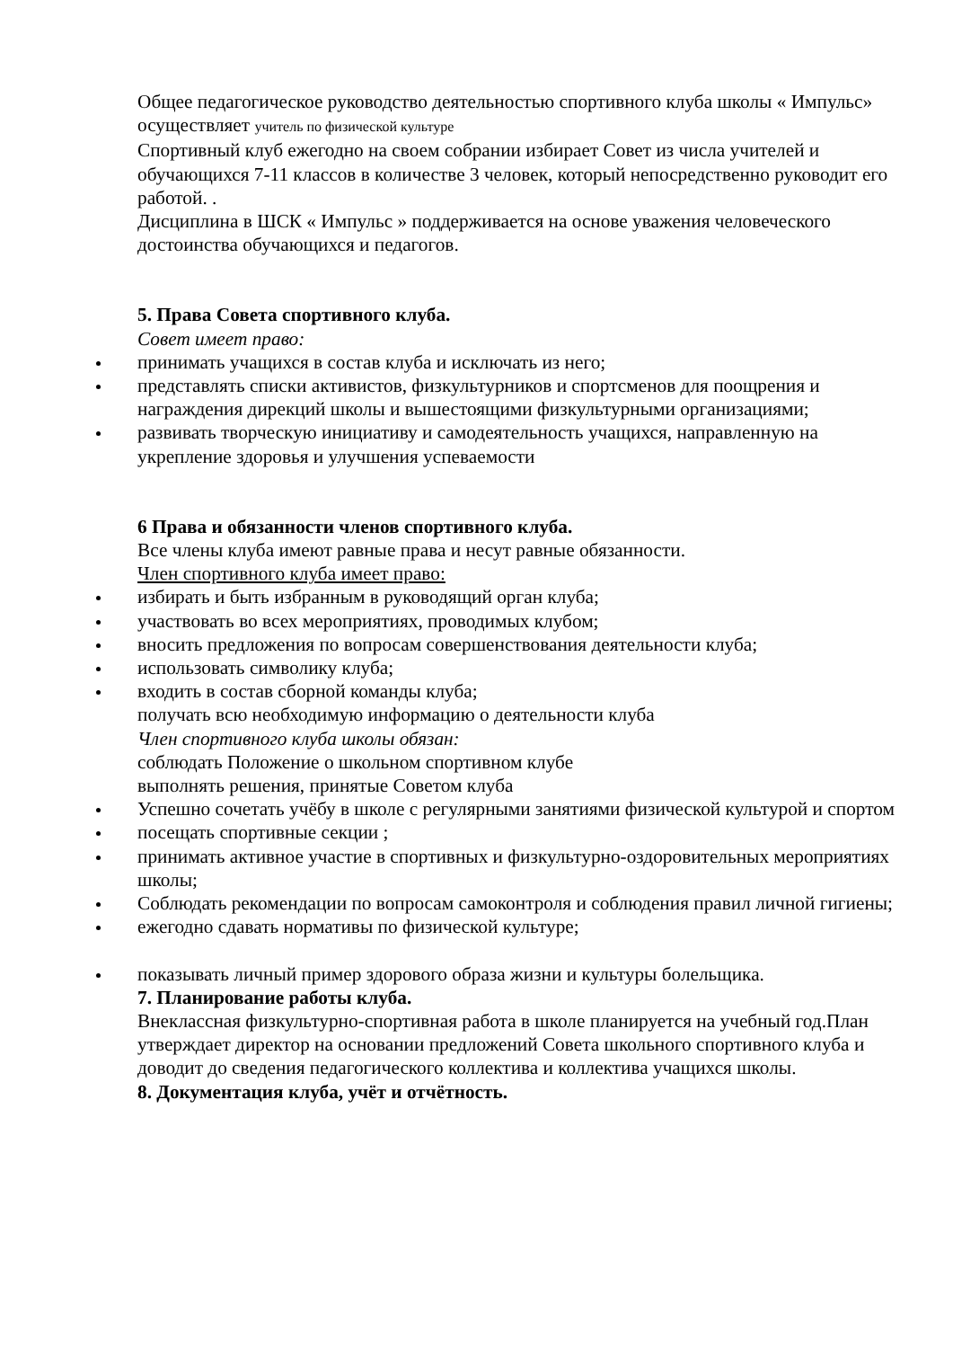Общее педагогическое руководство деятельностью спортивного клуба школы « Импульс» осуществляет учитель по физической культуре
Спортивный клуб ежегодно на своем собрании избирает Совет из числа учителей и обучающихся 7-11 классов в количестве 3 человек, который непосредственно руководит его работой. .
Дисциплина в ШСК « Импульс » поддерживается на основе уважения человеческого достоинства обучающихся и педагогов.
5. Права Совета спортивного клуба.
Совет имеет право:
принимать учащихся в состав клуба и исключать из него;
представлять списки активистов, физкультурников и спортсменов для поощрения и награждения дирекций школы и вышестоящими физкультурными организациями;
развивать творческую инициативу и самодеятельность учащихся, направленную на укрепление здоровья и улучшения успеваемости
6 Права и обязанности членов спортивного клуба.
Все члены клуба имеют равные права и несут равные обязанности.
Член спортивного клуба имеет право:
избирать и быть избранным в руководящий орган клуба;
участвовать во всех мероприятиях, проводимых клубом;
вносить предложения по вопросам совершенствования деятельности клуба;
использовать символику клуба;
входить в состав сборной команды клуба;
получать всю необходимую информацию о деятельности клуба
Член спортивного клуба школы обязан:
соблюдать Положение о школьном спортивном клубе
выполнять решения, принятые Советом клуба
Успешно сочетать учёбу в школе с регулярными занятиями физической культурой и спортом
посещать спортивные секции ;
принимать активное участие в спортивных и физкультурно-оздоровительных мероприятиях школы;
Соблюдать рекомендации по вопросам самоконтроля и соблюдения правил личной гигиены;
ежегодно сдавать нормативы по физической культуре;
показывать личный пример здорового образа жизни и культуры болельщика.
7. Планирование работы клуба.
Внеклассная физкультурно-спортивная работа в школе планируется на учебный год.План утверждает директор на основании предложений Совета школьного спортивного клуба и доводит до сведения педагогического коллектива и коллектива учащихся школы.
8. Документация клуба, учёт и отчётность.